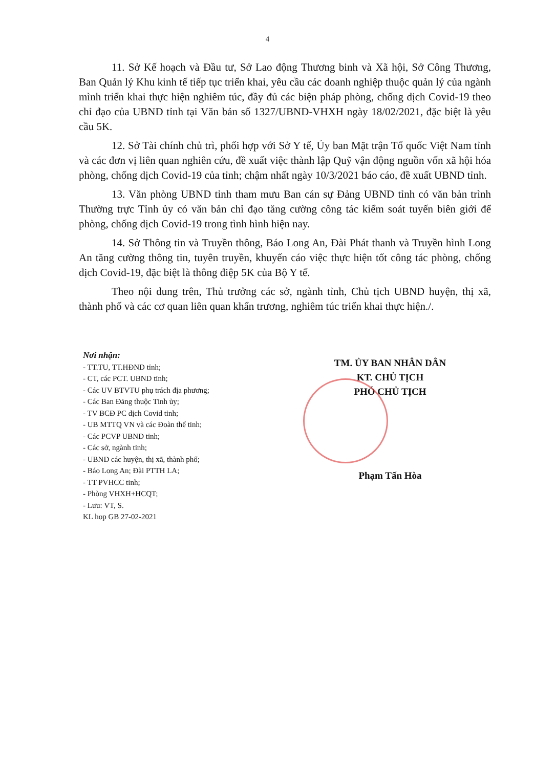4
11. Sở Kế hoạch và Đầu tư, Sở Lao động Thương binh và Xã hội, Sở Công Thương, Ban Quản lý Khu kinh tế tiếp tục triển khai, yêu cầu các doanh nghiệp thuộc quản lý của ngành mình triển khai thực hiện nghiêm túc, đầy đủ các biện pháp phòng, chống dịch Covid-19 theo chỉ đạo của UBND tỉnh tại Văn bản số 1327/UBND-VHXH ngày 18/02/2021, đặc biệt là yêu cầu 5K.
12. Sở Tài chính chủ trì, phối hợp với Sở Y tế, Ủy ban Mặt trận Tổ quốc Việt Nam tỉnh và các đơn vị liên quan nghiên cứu, đề xuất việc thành lập Quỹ vận động nguồn vốn xã hội hóa phòng, chống dịch Covid-19 của tỉnh; chậm nhất ngày 10/3/2021 báo cáo, đề xuất UBND tỉnh.
13. Văn phòng UBND tỉnh tham mưu Ban cán sự Đảng UBND tỉnh có văn bản trình Thường trực Tỉnh ủy có văn bản chỉ đạo tăng cường công tác kiểm soát tuyến biên giới để phòng, chống dịch Covid-19 trong tình hình hiện nay.
14. Sở Thông tin và Truyền thông, Báo Long An, Đài Phát thanh và Truyền hình Long An tăng cường thông tin, tuyên truyền, khuyến cáo việc thực hiện tốt công tác phòng, chống dịch Covid-19, đặc biệt là thông điệp 5K của Bộ Y tế.
Theo nội dung trên, Thủ trưởng các sở, ngành tỉnh, Chủ tịch UBND huyện, thị xã, thành phố và các cơ quan liên quan khẩn trương, nghiêm túc triển khai thực hiện./.
Nơi nhận:
- TT.TU, TT.HĐND tỉnh;
- CT, các PCT. UBND tỉnh;
- Các UV BTVTU phụ trách địa phương;
- Các Ban Đảng thuộc Tỉnh ủy;
- TV BCĐ PC dịch Covid tỉnh;
- UB MTTQ VN và các Đoàn thể tỉnh;
- Các PCVP UBND tỉnh;
- Các sở, ngành tỉnh;
- UBND các huyện, thị xã, thành phố;
- Báo Long An; Đài PTTH LA;
- TT PVHCC tỉnh;
- Phòng VHXH+HCQT;
- Lưu: VT, S.
KL hop GB 27-02-2021
TM. ỦY BAN NHÂN DÂN
KT. CHỦ TỊCH
PHÓ CHỦ TỊCH
Phạm Tấn Hòa